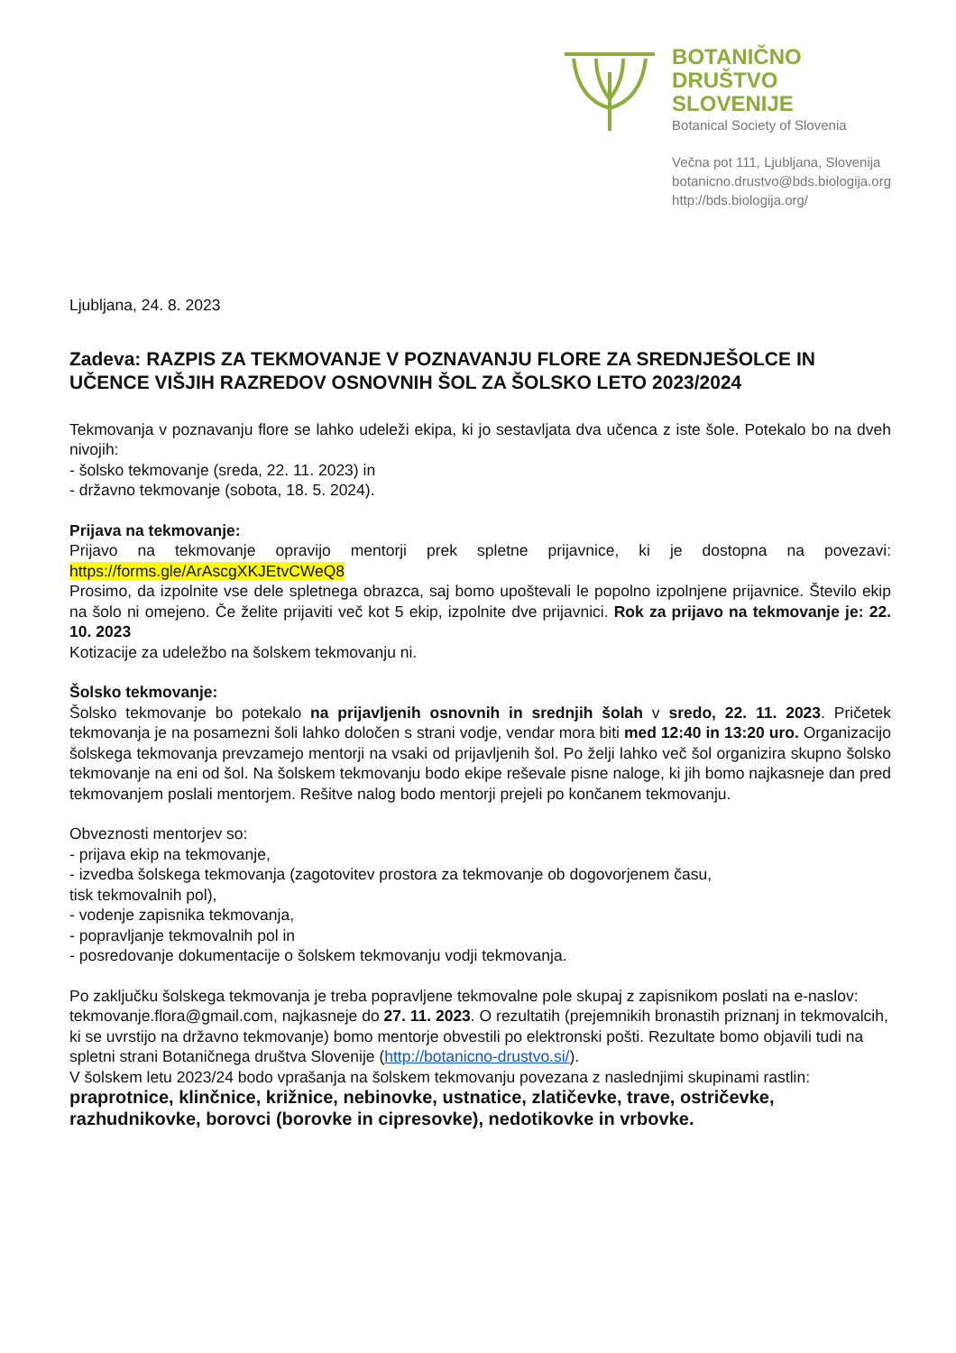BOTANIČNO
DRUŠTVO
SLOVENIJE
Botanical Society of Slovenia
Večna pot 111, Ljubljana, Slovenija
botanicno.drustvo@bds.biologija.org
http://bds.biologija.org/
Ljubljana, 24. 8. 2023
Zadeva: RAZPIS ZA TEKMOVANJE V POZNAVANJU FLORE ZA SREDNJEŠOLCE IN UČENCE VIŠJIH RAZREDOV OSNOVNIH ŠOL ZA ŠOLSKO LETO 2023/2024
Tekmovanja v poznavanju flore se lahko udeleži ekipa, ki jo sestavljata dva učenca z iste šole. Potekalo bo na dveh nivojih:
- šolsko tekmovanje (sreda, 22. 11. 2023) in
- državno tekmovanje (sobota, 18. 5. 2024).
Prijava na tekmovanje:
Prijavo na tekmovanje opravijo mentorji prek spletne prijavnice, ki je dostopna na povezavi: https://forms.gle/ArAscgXKJEtvCWeQ8
Prosimo, da izpolnite vse dele spletnega obrazca, saj bomo upoštevali le popolno izpolnjene prijavnice. Število ekip na šolo ni omejeno. Če želite prijaviti več kot 5 ekip, izpolnite dve prijavnici. Rok za prijavo na tekmovanje je: 22. 10. 2023
Kotizacije za udeležbo na šolskem tekmovanju ni.
Šolsko tekmovanje:
Šolsko tekmovanje bo potekalo na prijavljenih osnovnih in srednjih šolah v sredo, 22. 11. 2023. Pričetek tekmovanja je na posamezni šoli lahko določen s strani vodje, vendar mora biti med 12:40 in 13:20 uro. Organizacijo šolskega tekmovanja prevzamejo mentorji na vsaki od prijavljenih šol. Po želji lahko več šol organizira skupno šolsko tekmovanje na eni od šol. Na šolskem tekmovanju bodo ekipe reševale pisne naloge, ki jih bomo najkasneje dan pred tekmovanjem poslali mentorjem. Rešitve nalog bodo mentorji prejeli po končanem tekmovanju.
Obveznosti mentorjev so:
- prijava ekip na tekmovanje,
- izvedba šolskega tekmovanja (zagotovitev prostora za tekmovanje ob dogovorjenem času,
tisk tekmovalnih pol),
- vodenje zapisnika tekmovanja,
- popravljanje tekmovalnih pol in
- posredovanje dokumentacije o šolskem tekmovanju vodji tekmovanja.
Po zaključku šolskega tekmovanja je treba popravljene tekmovalne pole skupaj z zapisnikom poslati na e-naslov: tekmovanje.flora@gmail.com, najkasneje do 27. 11. 2023. O rezultatih (prejemnikih bronastih priznanj in tekmovalcih, ki se uvrstijo na državno tekmovanje) bomo mentorje obvestili po elektronski pošti. Rezultate bomo objavili tudi na spletni strani Botaničnega društva Slovenije (http://botanicno-drustvo.si/).
V šolskem letu 2023/24 bodo vprašanja na šolskem tekmovanju povezana z naslednjimi skupinami rastlin: praprotnice, klinčnice, križnice, nebinovke, ustnatice, zlatičevke, trave, ostričevke, razhudnikovke, borovci (borovke in cipresovke), nedotikovke in vrbovke.